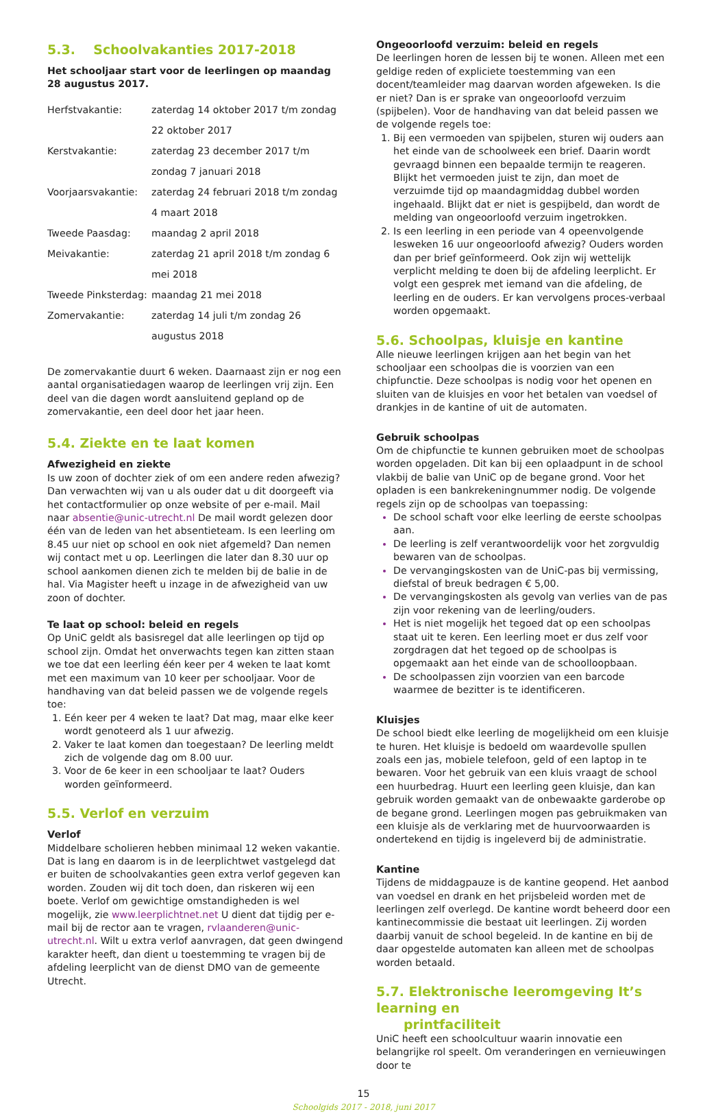5.3. Schoolvakanties 2017-2018
Het schooljaar start voor de leerlingen op maandag 28 augustus 2017.
| Herfstvakantie: | zaterdag 14 oktober 2017 t/m zondag 22 oktober 2017 |
| Kerstvakantie: | zaterdag 23 december 2017 t/m zondag 7 januari 2018 |
| Voorjaarsvakantie: | zaterdag 24 februari 2018 t/m zondag 4 maart 2018 |
| Tweede Paasdag: | maandag 2 april 2018 |
| Meivakantie: | zaterdag 21 april 2018 t/m zondag 6 mei 2018 |
| Tweede Pinksterdag: | maandag 21 mei 2018 |
| Zomervakantie: | zaterdag 14 juli t/m zondag 26 augustus 2018 |
De zomervakantie duurt 6 weken. Daarnaast zijn er nog een aantal organisatiedagen waarop de leerlingen vrij zijn. Een deel van die dagen wordt aansluitend gepland op de zomervakantie, een deel door het jaar heen.
5.4. Ziekte en te laat komen
Afwezigheid en ziekte
Is uw zoon of dochter ziek of om een andere reden afwezig? Dan verwachten wij van u als ouder dat u dit doorgeeft via het contactformulier op onze website of per e-mail. Mail naar absentie@unic-utrecht.nl De mail wordt gelezen door één van de leden van het absentieteam. Is een leerling om 8.45 uur niet op school en ook niet afgemeld? Dan nemen wij contact met u op. Leerlingen die later dan 8.30 uur op school aankomen dienen zich te melden bij de balie in de hal. Via Magister heeft u inzage in de afwezigheid van uw zoon of dochter.
Te laat op school: beleid en regels
Op UniC geldt als basisregel dat alle leerlingen op tijd op school zijn. Omdat het onverwachts tegen kan zitten staan we toe dat een leerling één keer per 4 weken te laat komt met een maximum van 10 keer per schooljaar. Voor de handhaving van dat beleid passen we de volgende regels toe:
Eén keer per 4 weken te laat? Dat mag, maar elke keer wordt genoteerd als 1 uur afwezig.
Vaker te laat komen dan toegestaan? De leerling meldt zich de volgende dag om 8.00 uur.
Voor de 6e keer in een schooljaar te laat? Ouders worden geïnformeerd.
5.5. Verlof en verzuim
Verlof
Middelbare scholieren hebben minimaal 12 weken vakantie. Dat is lang en daarom is in de leerplichtwet vastgelegd dat er buiten de schoolvakanties geen extra verlof gegeven kan worden. Zouden wij dit toch doen, dan riskeren wij een boete. Verlof om gewichtige omstandigheden is wel mogelijk, zie www.leerplichtnet.net U dient dat tijdig per e-mail bij de rector aan te vragen, rvlaanderen@unic-utrecht.nl. Wilt u extra verlof aanvragen, dat geen dwingend karakter heeft, dan dient u toestemming te vragen bij de afdeling leerplicht van de dienst DMO van de gemeente Utrecht.
Ongeoorloofd verzuim: beleid en regels
De leerlingen horen de lessen bij te wonen. Alleen met een geldige reden of expliciete toestemming van een docent/teamleider mag daarvan worden afgeweken. Is die er niet? Dan is er sprake van ongeoorloofd verzuim (spijbelen). Voor de handhaving van dat beleid passen we de volgende regels toe:
Bij een vermoeden van spijbelen, sturen wij ouders aan het einde van de schoolweek een brief. Daarin wordt gevraagd binnen een bepaalde termijn te reageren. Blijkt het vermoeden juist te zijn, dan moet de verzuimde tijd op maandagmiddag dubbel worden ingehaald. Blijkt dat er niet is gespijbeld, dan wordt de melding van ongeoorloofd verzuim ingetrokken.
Is een leerling in een periode van 4 opeenvolgende lesweken 16 uur ongeoorloofd afwezig? Ouders worden dan per brief geïnformeerd. Ook zijn wij wettelijk verplicht melding te doen bij de afdeling leerplicht. Er volgt een gesprek met iemand van die afdeling, de leerling en de ouders. Er kan vervolgens proces-verbaal worden opgemaakt.
5.6. Schoolpas, kluisje en kantine
Alle nieuwe leerlingen krijgen aan het begin van het schooljaar een schoolpas die is voorzien van een chipfunctie. Deze schoolpas is nodig voor het openen en sluiten van de kluisjes en voor het betalen van voedsel of drankjes in de kantine of uit de automaten.
Gebruik schoolpas
Om de chipfunctie te kunnen gebruiken moet de schoolpas worden opgeladen. Dit kan bij een oplaadpunt in de school vlakbij de balie van UniC op de begane grond. Voor het opladen is een bankrekeningnummer nodig. De volgende regels zijn op de schoolpas van toepassing:
De school schaft voor elke leerling de eerste schoolpas aan.
De leerling is zelf verantwoordelijk voor het zorgvuldig bewaren van de schoolpas.
De vervangingskosten van de UniC-pas bij vermissing, diefstal of breuk bedragen € 5,00.
De vervangingskosten als gevolg van verlies van de pas zijn voor rekening van de leerling/ouders.
Het is niet mogelijk het tegoed dat op een schoolpas staat uit te keren. Een leerling moet er dus zelf voor zorgdragen dat het tegoed op de schoolpas is opgemaakt aan het einde van de schoolloopbaan.
De schoolpassen zijn voorzien van een barcode waarmee de bezitter is te identificeren.
Kluisjes
De school biedt elke leerling de mogelijkheid om een kluisje te huren. Het kluisje is bedoeld om waardevolle spullen zoals een jas, mobiele telefoon, geld of een laptop in te bewaren. Voor het gebruik van een kluis vraagt de school een huurbedrag. Huurt een leerling geen kluisje, dan kan gebruik worden gemaakt van de onbewaakte garderobe op de begane grond. Leerlingen mogen pas gebruikmaken van een kluisje als de verklaring met de huurvoorwaarden is ondertekend en tijdig is ingeleverd bij de administratie.
Kantine
Tijdens de middagpauze is de kantine geopend. Het aanbod van voedsel en drank en het prijsbeleid worden met de leerlingen zelf overlegd. De kantine wordt beheerd door een kantinecommissie die bestaat uit leerlingen. Zij worden daarbij vanuit de school begeleid. In de kantine en bij de daar opgestelde automaten kan alleen met de schoolpas worden betaald.
5.7. Elektronische leeromgeving It’s learning en
printfaciliteit
UniC heeft een schoolcultuur waarin innovatie een belangrijke rol speelt. Om veranderingen en vernieuwingen door te
15
Schoolgids 2017 - 2018, juni 2017